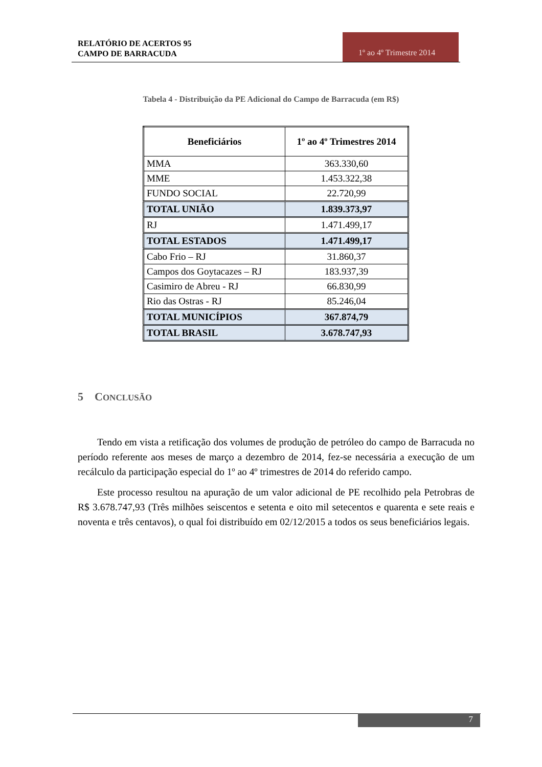RELATÓRIO DE ACERTOS 95
CAMPO DE BARRACUDA
1º ao 4º Trimestre 2014
Tabela 4 - Distribuição da PE Adicional do Campo de Barracuda (em R$)
| Beneficiários | 1º ao 4º Trimestres 2014 |
| --- | --- |
| MMA | 363.330,60 |
| MME | 1.453.322,38 |
| FUNDO SOCIAL | 22.720,99 |
| TOTAL UNIÃO | 1.839.373,97 |
| RJ | 1.471.499,17 |
| TOTAL ESTADOS | 1.471.499,17 |
| Cabo Frio – RJ | 31.860,37 |
| Campos dos Goytacazes – RJ | 183.937,39 |
| Casimiro de Abreu - RJ | 66.830,99 |
| Rio das Ostras - RJ | 85.246,04 |
| TOTAL MUNICÍPIOS | 367.874,79 |
| TOTAL BRASIL | 3.678.747,93 |
5 CONCLUSÃO
Tendo em vista a retificação dos volumes de produção de petróleo do campo de Barracuda no período referente aos meses de março a dezembro de 2014, fez-se necessária a execução de um recálculo da participação especial do 1º ao 4º trimestres de 2014 do referido campo.
Este processo resultou na apuração de um valor adicional de PE recolhido pela Petrobras de R$ 3.678.747,93 (Três milhões seiscentos e setenta e oito mil setecentos e quarenta e sete reais e noventa e três centavos), o qual foi distribuído em 02/12/2015 a todos os seus beneficiários legais.
7